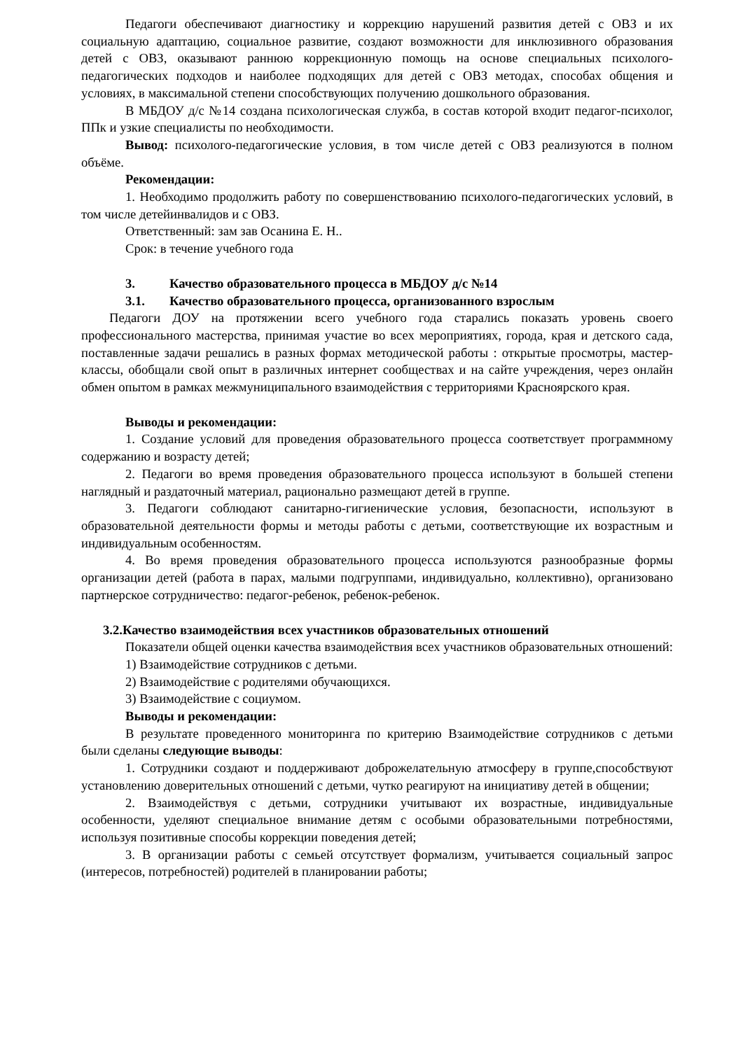Педагоги обеспечивают диагностику и коррекцию нарушений развития детей с ОВЗ и их социальную адаптацию, социальное развитие, создают возможности для инклюзивного образования детей с ОВЗ, оказывают раннюю коррекционную помощь на основе специальных психолого-педагогических подходов и наиболее подходящих для детей с ОВЗ методах, способах общения и условиях, в максимальной степени способствующих получению дошкольного образования.
В МБДОУ д/с №14 создана психологическая служба, в состав которой входит педагог-психолог, ППк и узкие специалисты по необходимости.
Вывод: психолого-педагогические условия, в том числе детей с ОВЗ реализуются в полном объёме.
Рекомендации:
1. Необходимо продолжить работу по совершенствованию психолого-педагогических условий, в том числе детейинвалидов и с ОВЗ.
Ответственный: зам зав Осанина Е. Н..
Срок: в течение учебного года
3. Качество образовательного процесса в МБДОУ д/с №14
3.1. Качество образовательного процесса, организованного взрослым
Педагоги ДОУ на протяжении всего учебного года старались показать уровень своего профессионального мастерства, принимая участие во всех мероприятиях, города, края и детского сада, поставленные задачи решались в разных формах методической работы : открытые просмотры, мастер-классы, обобщали свой опыт в различных интернет сообществах и на сайте учреждения, через онлайн обмен опытом в рамках межмуниципального взаимодействия с территориями Красноярского края.
Выводы и рекомендации:
1. Создание условий для проведения образовательного процесса соответствует программному содержанию и возрасту детей;
2. Педагоги во время проведения образовательного процесса используют в большей степени наглядный и раздаточный материал, рационально размещают детей в группе.
3. Педагоги соблюдают санитарно-гигиенические условия, безопасности, используют в образовательной деятельности формы и методы работы с детьми, соответствующие их возрастным и индивидуальным особенностям.
4. Во время проведения образовательного процесса используются разнообразные формы организации детей (работа в парах, малыми подгруппами, индивидуально, коллективно), организовано партнерское сотрудничество: педагог-ребенок, ребенок-ребенок.
3.2.Качество взаимодействия всех участников образовательных отношений
Показатели общей оценки качества взаимодействия всех участников образовательных отношений:
1) Взаимодействие сотрудников с детьми.
2) Взаимодействие с родителями обучающихся.
3) Взаимодействие с социумом.
Выводы и рекомендации:
В результате проведенного мониторинга по критерию Взаимодействие сотрудников с детьми были сделаны следующие выводы:
1. Сотрудники создают и поддерживают доброжелательную атмосферу в группе,способствуют установлению доверительных отношений с детьми, чутко реагируют на инициативу детей в общении;
2. Взаимодействуя с детьми, сотрудники учитывают их возрастные, индивидуальные особенности, уделяют специальное внимание детям с особыми образовательными потребностями, используя позитивные способы коррекции поведения детей;
3. В организации работы с семьей отсутствует формализм, учитывается социальный запрос (интересов, потребностей) родителей в планировании работы;